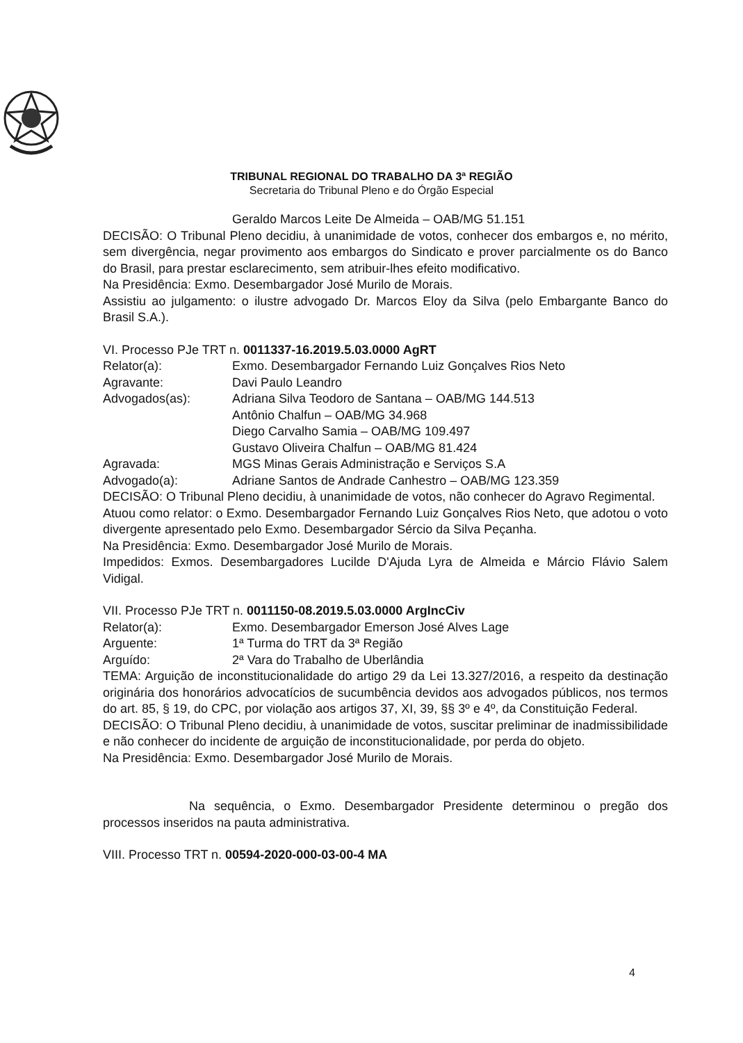TRIBUNAL REGIONAL DO TRABALHO DA 3ª REGIÃO
Secretaria do Tribunal Pleno e do Órgão Especial
Geraldo Marcos Leite De Almeida – OAB/MG 51.151
DECISÃO: O Tribunal Pleno decidiu, à unanimidade de votos, conhecer dos embargos e, no mérito, sem divergência, negar provimento aos embargos do Sindicato e prover parcialmente os do Banco do Brasil, para prestar esclarecimento, sem atribuir-lhes efeito modificativo.
Na Presidência: Exmo. Desembargador José Murilo de Morais.
Assistiu ao julgamento: o ilustre advogado Dr. Marcos Eloy da Silva (pelo Embargante Banco do Brasil S.A.).
VI. Processo PJe TRT n. 0011337-16.2019.5.03.0000 AgRT
Relator(a): Exmo. Desembargador Fernando Luiz Gonçalves Rios Neto
Agravante: Davi Paulo Leandro
Advogados(as): Adriana Silva Teodoro de Santana – OAB/MG 144.513
Antônio Chalfun – OAB/MG 34.968
Diego Carvalho Samia – OAB/MG 109.497
Gustavo Oliveira Chalfun – OAB/MG 81.424
Agravada: MGS Minas Gerais Administração e Serviços S.A
Advogado(a): Adriane Santos de Andrade Canhestro – OAB/MG 123.359
DECISÃO: O Tribunal Pleno decidiu, à unanimidade de votos, não conhecer do Agravo Regimental.
Atuou como relator: o Exmo. Desembargador Fernando Luiz Gonçalves Rios Neto, que adotou o voto divergente apresentado pelo Exmo. Desembargador Sércio da Silva Peçanha.
Na Presidência: Exmo. Desembargador José Murilo de Morais.
Impedidos: Exmos. Desembargadores Lucilde D'Ajuda Lyra de Almeida e Márcio Flávio Salem Vidigal.
VII. Processo PJe TRT n. 0011150-08.2019.5.03.0000 ArgIncCiv
Relator(a): Exmo. Desembargador Emerson José Alves Lage
Arguente: 1ª Turma do TRT da 3ª Região
Arguído: 2ª Vara do Trabalho de Uberlândia
TEMA: Arguição de inconstitucionalidade do artigo 29 da Lei 13.327/2016, a respeito da destinação originária dos honorários advocatícios de sucumbência devidos aos advogados públicos, nos termos do art. 85, § 19, do CPC, por violação aos artigos 37, XI, 39, §§ 3º e 4º, da Constituição Federal.
DECISÃO: O Tribunal Pleno decidiu, à unanimidade de votos, suscitar preliminar de inadmissibilidade e não conhecer do incidente de arguição de inconstitucionalidade, por perda do objeto.
Na Presidência: Exmo. Desembargador José Murilo de Morais.
Na sequência, o Exmo. Desembargador Presidente determinou o pregão dos processos inseridos na pauta administrativa.
VIII. Processo TRT n. 00594-2020-000-03-00-4 MA
4